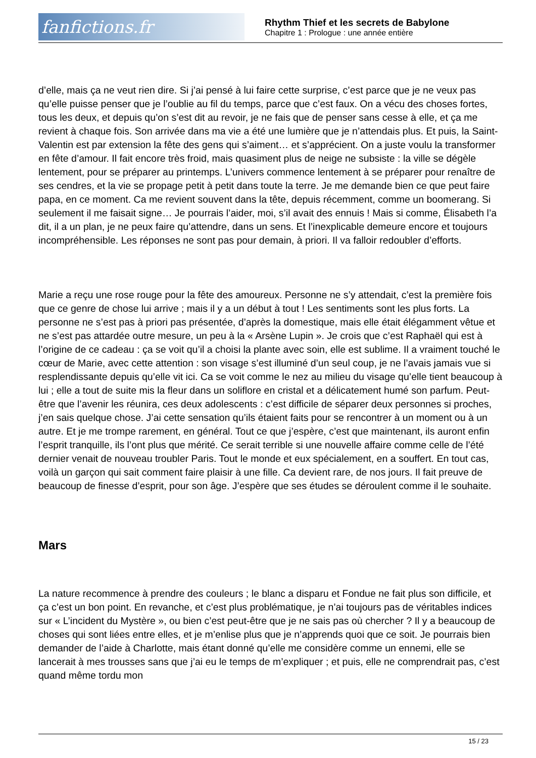fanfictions.fr
Rhythm Thief et les secrets de Babylone
Chapitre 1 : Prologue : une année entière
d’elle, mais ça ne veut rien dire. Si j’ai pensé à lui faire cette surprise, c’est parce que je ne veux pas qu’elle puisse penser que je l’oublie au fil du temps, parce que c’est faux. On a vécu des choses fortes, tous les deux, et depuis qu’on s’est dit au revoir, je ne fais que de penser sans cesse à elle, et ça me revient à chaque fois. Son arrivée dans ma vie a été une lumière que je n’attendais plus. Et puis, la Saint-Valentin est par extension la fête des gens qui s’aiment… et s’apprécient. On a juste voulu la transformer en fête d’amour. Il fait encore très froid, mais quasiment plus de neige ne subsiste : la ville se dégèle lentement, pour se préparer au printemps. L’univers commence lentement à se préparer pour renaître de ses cendres, et la vie se propage petit à petit dans toute la terre. Je me demande bien ce que peut faire papa, en ce moment. Ca me revient souvent dans la tête, depuis récemment, comme un boomerang. Si seulement il me faisait signe… Je pourrais l’aider, moi, s’il avait des ennuis ! Mais si comme, Élisabeth l’a dit, il a un plan, je ne peux faire qu’attendre, dans un sens. Et l’inexplicable demeure encore et toujours incompréhensible. Les réponses ne sont pas pour demain, à priori. Il va falloir redoubler d’efforts.
Marie a reçu une rose rouge pour la fête des amoureux. Personne ne s’y attendait, c’est la première fois que ce genre de chose lui arrive ; mais il y a un début à tout ! Les sentiments sont les plus forts. La personne ne s’est pas à priori pas présentée, d’après la domestique, mais elle était élégamment vêtue et ne s’est pas attardée outre mesure, un peu à la « Arsène Lupin ». Je crois que c’est Raphaël qui est à l’origine de ce cadeau : ça se voit qu’il a choisi la plante avec soin, elle est sublime. Il a vraiment touché le cœur de Marie, avec cette attention : son visage s’est illuminé d’un seul coup, je ne l’avais jamais vue si resplendissante depuis qu’elle vit ici. Ca se voit comme le nez au milieu du visage qu’elle tient beaucoup à lui ; elle a tout de suite mis la fleur dans un soliflore en cristal et a délicatement humé son parfum. Peut-être que l’avenir les réunira, ces deux adolescents : c’est difficile de séparer deux personnes si proches, j’en sais quelque chose. J’ai cette sensation qu’ils étaient faits pour se rencontrer à un moment ou à un autre. Et je me trompe rarement, en général. Tout ce que j’espère, c’est que maintenant, ils auront enfin l’esprit tranquille, ils l’ont plus que mérité. Ce serait terrible si une nouvelle affaire comme celle de l’été dernier venait de nouveau troubler Paris. Tout le monde et eux spécialement, en a souffert. En tout cas, voilà un garçon qui sait comment faire plaisir à une fille. Ca devient rare, de nos jours. Il fait preuve de beaucoup de finesse d’esprit, pour son âge. J’espère que ses études se déroulent comme il le souhaite.
Mars
La nature recommence à prendre des couleurs ; le blanc a disparu et Fondue ne fait plus son difficile, et ça c’est un bon point. En revanche, et c’est plus problématique, je n’ai toujours pas de véritables indices sur « L’incident du Mystère », ou bien c’est peut-être que je ne sais pas où chercher ? Il y a beaucoup de choses qui sont liées entre elles, et je m’enlise plus que je n’apprends quoi que ce soit. Je pourrais bien demander de l’aide à Charlotte, mais étant donné qu’elle me considère comme un ennemi, elle se lancerait à mes trousses sans que j’ai eu le temps de m’expliquer ; et puis, elle ne comprendrait pas, c’est quand même tordu mon
15 / 23